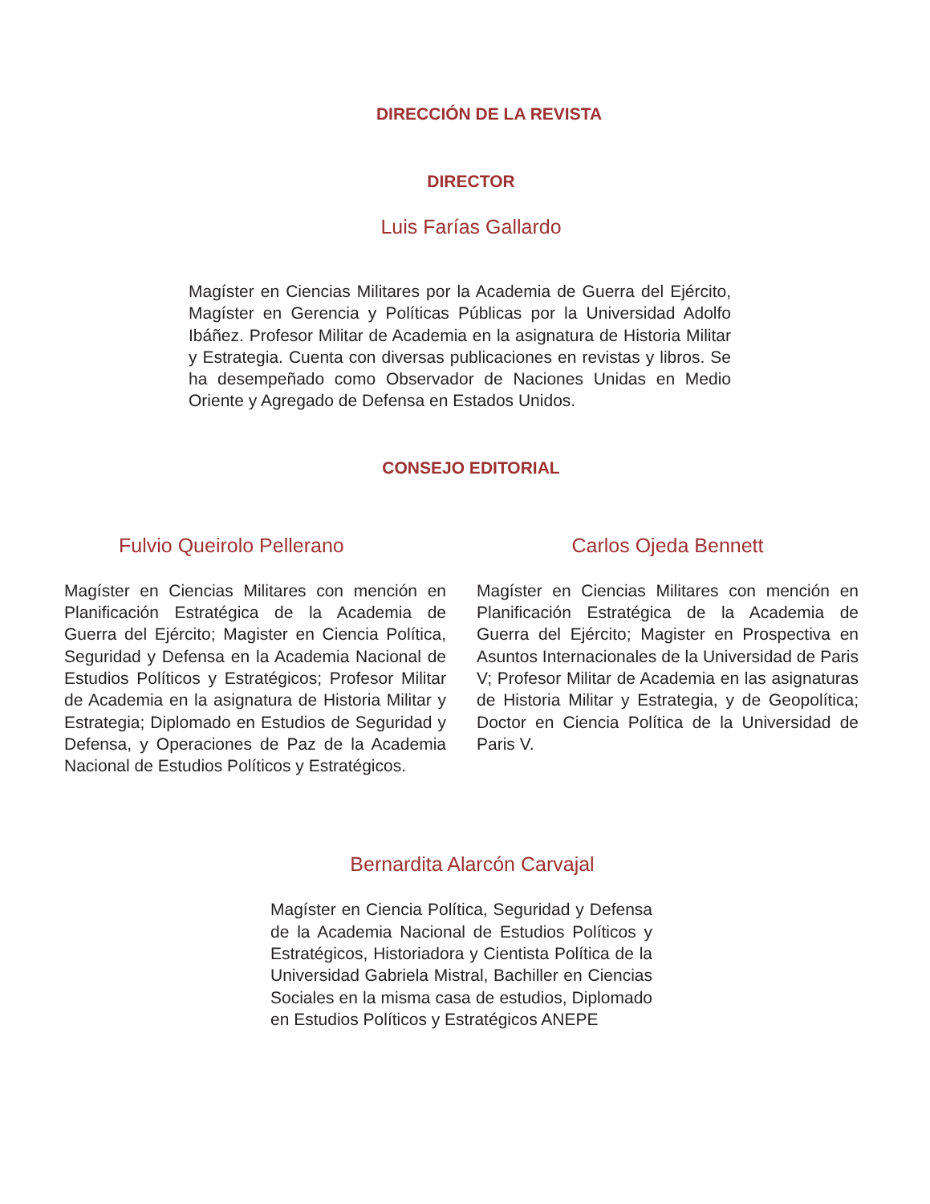DIRECCIÓN DE LA REVISTA
DIRECTOR
Luis Farías Gallardo
Magíster en Ciencias Militares por la Academia de Guerra del Ejército, Magíster en Gerencia y Políticas Públicas por la Universidad Adolfo Ibáñez. Profesor Militar de Academia en la asignatura de Historia Militar y Estrategia. Cuenta con diversas publicaciones en revistas y libros. Se ha desempeñado como Observador de Naciones Unidas en Medio Oriente y Agregado de Defensa en Estados Unidos.
CONSEJO EDITORIAL
Fulvio Queirolo Pellerano
Magíster en Ciencias Militares con mención en Planificación Estratégica de la Academia de Guerra del Ejército; Magister en Ciencia Política, Seguridad y Defensa en la Academia Nacional de Estudios Políticos y Estratégicos; Profesor Militar de Academia en la asignatura de Historia Militar y Estrategia; Diplomado en Estudios de Seguridad y Defensa, y Operaciones de Paz de la Academia Nacional de Estudios Políticos y Estratégicos.
Carlos Ojeda Bennett
Magíster en Ciencias Militares con mención en Planificación Estratégica de la Academia de Guerra del Ejército; Magister en Prospectiva en Asuntos Internacionales de la Universidad de Paris V; Profesor Militar de Academia en las asignaturas de Historia Militar y Estrategia, y de Geopolítica; Doctor en Ciencia Política de la Universidad de Paris V.
Bernardita Alarcón Carvajal
Magíster en Ciencia Política, Seguridad y Defensa de la Academia Nacional de Estudios Políticos y Estratégicos, Historiadora y Cientista Política de la Universidad Gabriela Mistral, Bachiller en Ciencias Sociales en la misma casa de estudios, Diplomado en Estudios Políticos y Estratégicos ANEPE